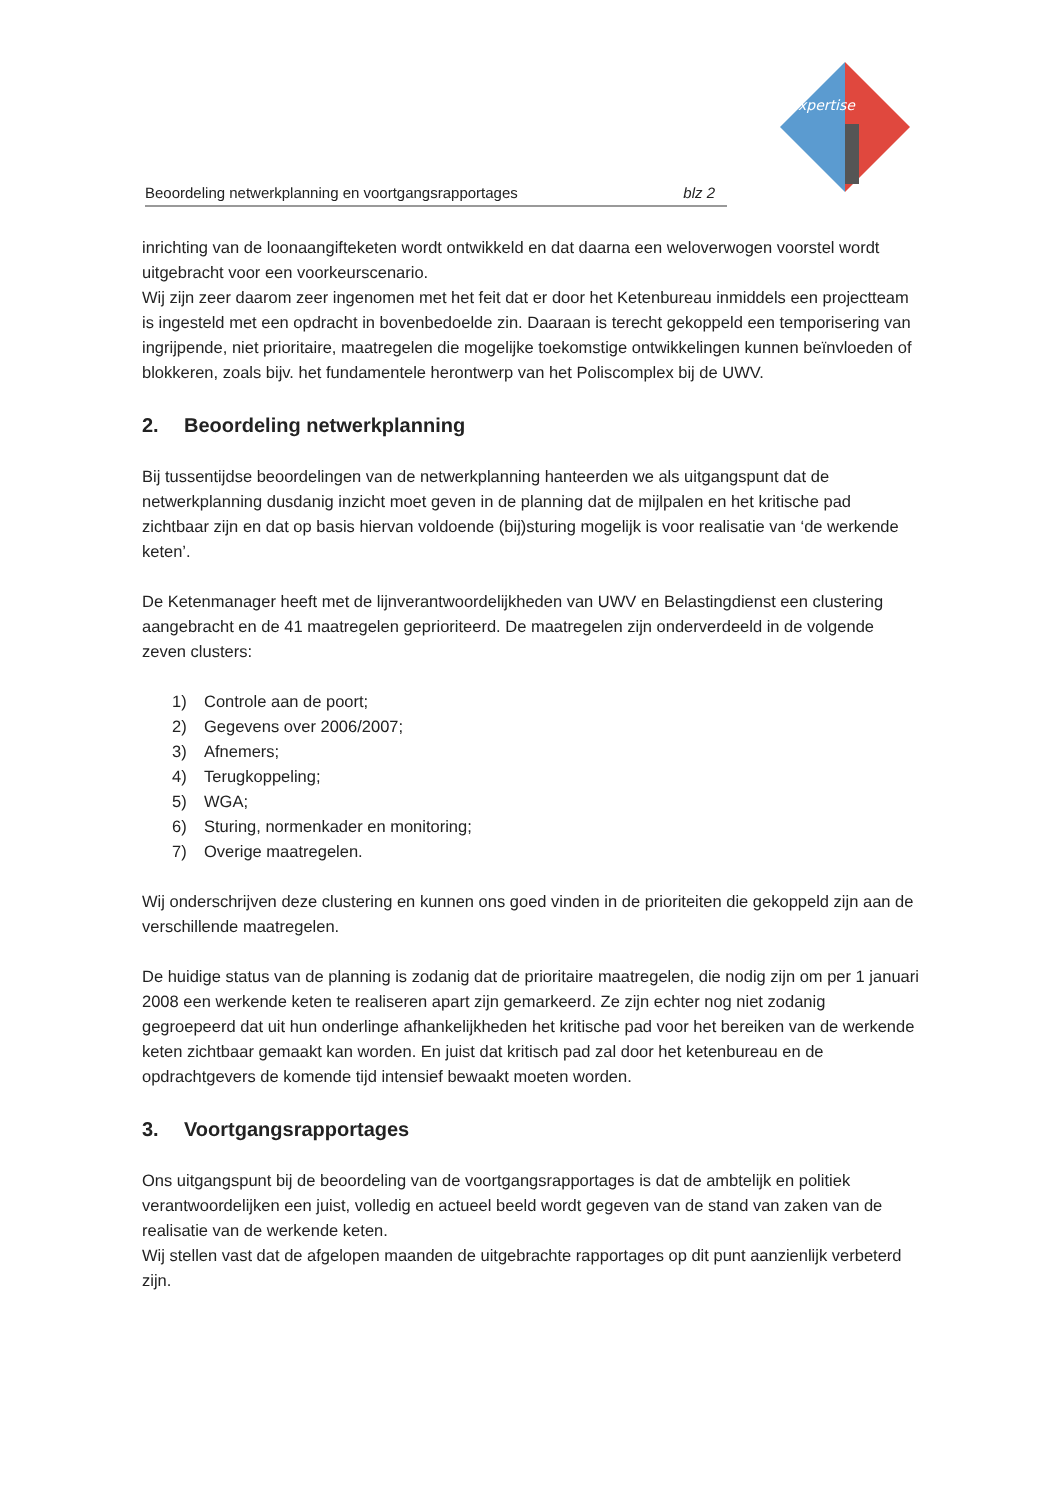xpertise
Beoordeling netwerkplanning en voortgangsrapportages blz 2
inrichting van de loonaangifteketen wordt ontwikkeld en dat daarna een weloverwogen voorstel wordt uitgebracht voor een voorkeurscenario.
Wij zijn zeer daarom zeer ingenomen met het feit dat er door het Ketenbureau inmiddels een projectteam is ingesteld met een opdracht in bovenbedoelde zin. Daaraan is terecht gekoppeld een temporisering van ingrijpende, niet prioritaire, maatregelen die mogelijke toekomstige ontwikkelingen kunnen beïnvloeden of blokkeren, zoals bijv. het fundamentele herontwerp van het Poliscomplex bij de UWV.
2. Beoordeling netwerkplanning
Bij tussentijdse beoordelingen van de netwerkplanning hanteerden we als uitgangspunt dat de netwerkplanning dusdanig inzicht moet geven in de planning dat de mijlpalen en het kritische pad zichtbaar zijn en dat op basis hiervan voldoende (bij)sturing mogelijk is voor realisatie van ‘de werkende keten’.
De Ketenmanager heeft met de lijnverantwoordelijkheden van UWV en Belastingdienst een clustering aangebracht en de 41 maatregelen geprioriteerd. De maatregelen zijn onderverdeeld in de volgende zeven clusters:
1) Controle aan de poort;
2) Gegevens over 2006/2007;
3) Afnemers;
4) Terugkoppeling;
5) WGA;
6) Sturing, normenkader en monitoring;
7) Overige maatregelen.
Wij onderschrijven deze clustering en kunnen ons goed vinden in de prioriteiten die gekoppeld zijn aan de verschillende maatregelen.
De huidige status van de planning is zodanig dat de prioritaire maatregelen, die nodig zijn om per 1 januari 2008 een werkende keten te realiseren apart zijn gemarkeerd. Ze zijn echter nog niet zodanig gegroepeerd dat uit hun onderlinge afhankelijkheden het kritische pad voor het bereiken van de werkende keten zichtbaar gemaakt kan worden. En juist dat kritisch pad zal door het ketenbureau en de opdrachtgevers de komende tijd intensief bewaakt moeten worden.
3. Voortgangsrapportages
Ons uitgangspunt bij de beoordeling van de voortgangsrapportages is dat de ambtelijk en politiek verantwoordelijken een juist, volledig en actueel beeld wordt gegeven van de stand van zaken van de realisatie van de werkende keten.
Wij stellen vast dat de afgelopen maanden de uitgebrachte rapportages op dit punt aanzienlijk verbeterd zijn.